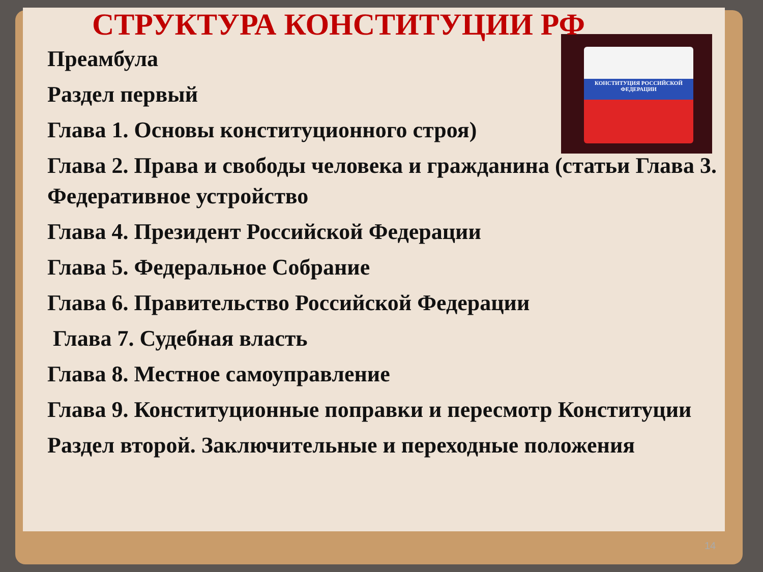КОНСТИТУЦИЯ РОССИЙСКОЙ ФЕДЕРАЦИИ
СТРУКТУРА КОНСТИТУЦИИ РФ
Преамбула
Раздел первый
Глава 1. Основы конституционного строя)
Глава 2. Права и свободы человека и гражданина (статьи Глава 3. Федеративное устройство
Глава 4. Президент Российской Федерации
Глава 5. Федеральное Собрание
Глава 6. Правительство Российской Федерации
Глава 7. Судебная власть
Глава 8. Местное самоуправление
Глава 9. Конституционные поправки и пересмотр Конституции
Раздел второй. Заключительные и переходные положения
14